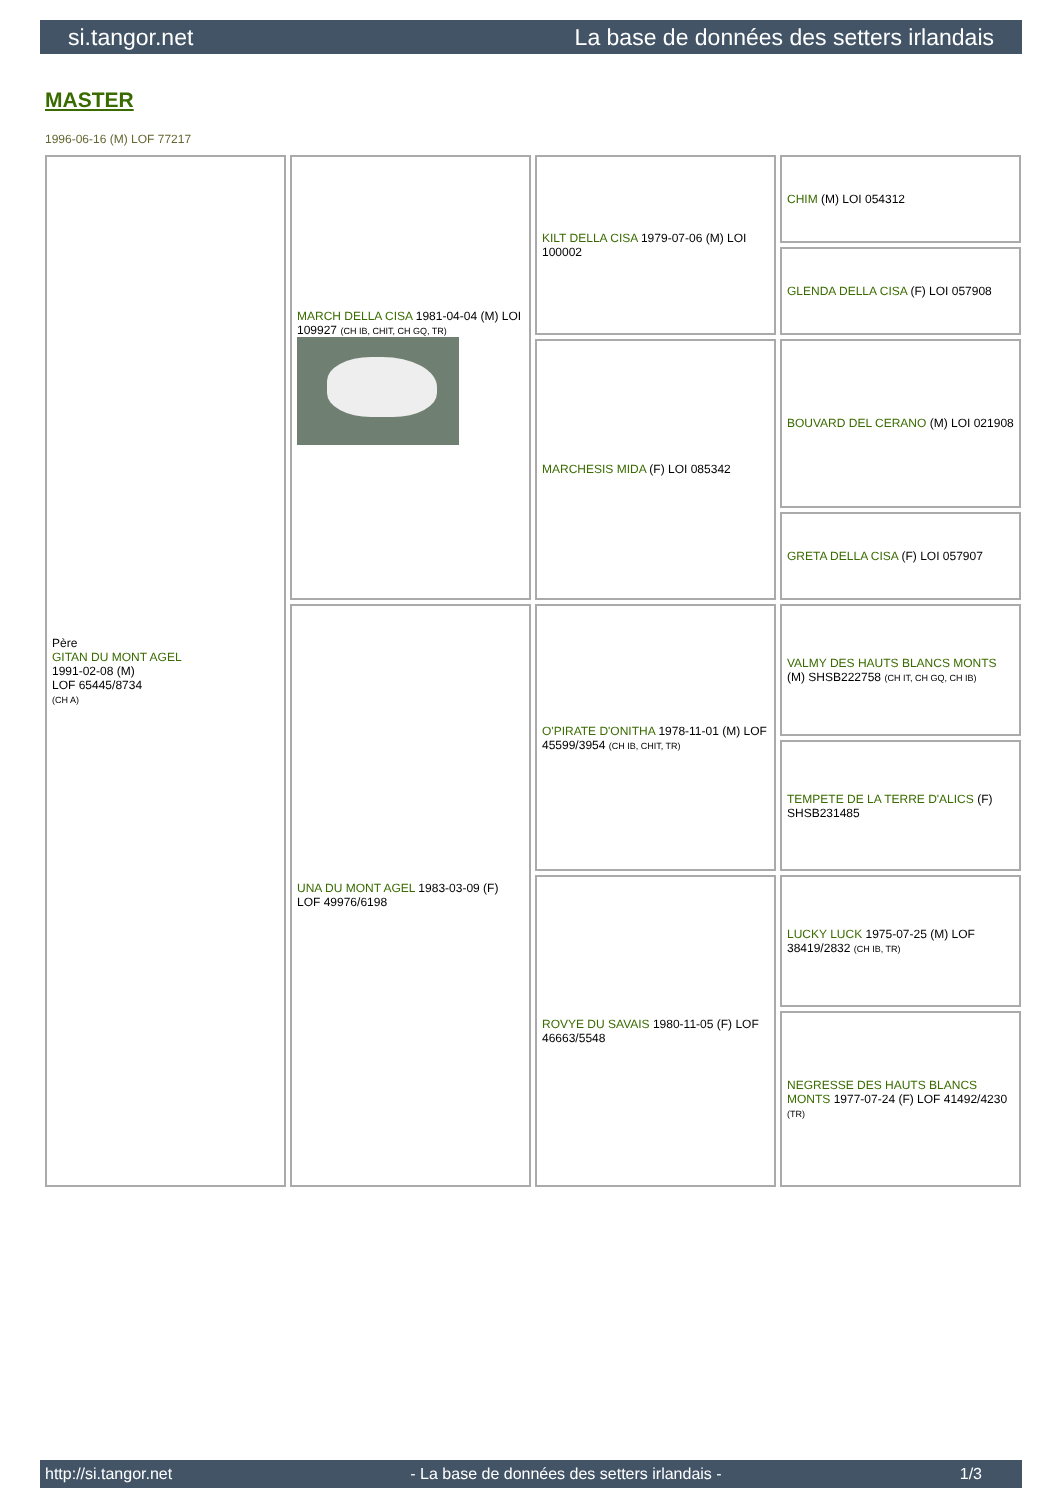si.tangor.net La base de données des setters irlandais
MASTER
1996-06-16 (M) LOF 77217
| Père GITAN DU MONT AGEL 1991-02-08 (M) LOF 65445/8734 (CH A) | MARCH DELLA CISA 1981-04-04 (M) LOI 109927 (CH IB, CHIT, CH GQ, TR) | KILT DELLA CISA 1979-07-06 (M) LOI 100002 | CHIM (M) LOI 054312 |
| | | | GLENDA DELLA CISA (F) LOI 057908 |
| | | MARCHESIS MIDA (F) LOI 085342 | BOUVARD DEL CERANO (M) LOI 021908 |
| | | | GRETA DELLA CISA (F) LOI 057907 |
| | UNA DU MONT AGEL 1983-03-09 (F) LOF 49976/6198 | O'PIRATE D'ONITHA 1978-11-01 (M) LOF 45599/3954 (CH IB, CHIT, TR) | VALMY DES HAUTS BLANCS MONTS (M) SHSB222758 (CH IT, CH GQ, CH IB) |
| | | | TEMPETE DE LA TERRE D'ALICS (F) SHSB231485 |
| | | ROVYE DU SAVAIS 1980-11-05 (F) LOF 46663/5548 | LUCKY LUCK 1975-07-25 (M) LOF 38419/2832 (CH IB, TR) |
| | | | NEGRESSE DES HAUTS BLANCS MONTS 1977-07-24 (F) LOF 41492/4230 (TR) |
http://si.tangor.net - La base de données des setters irlandais - 1/3